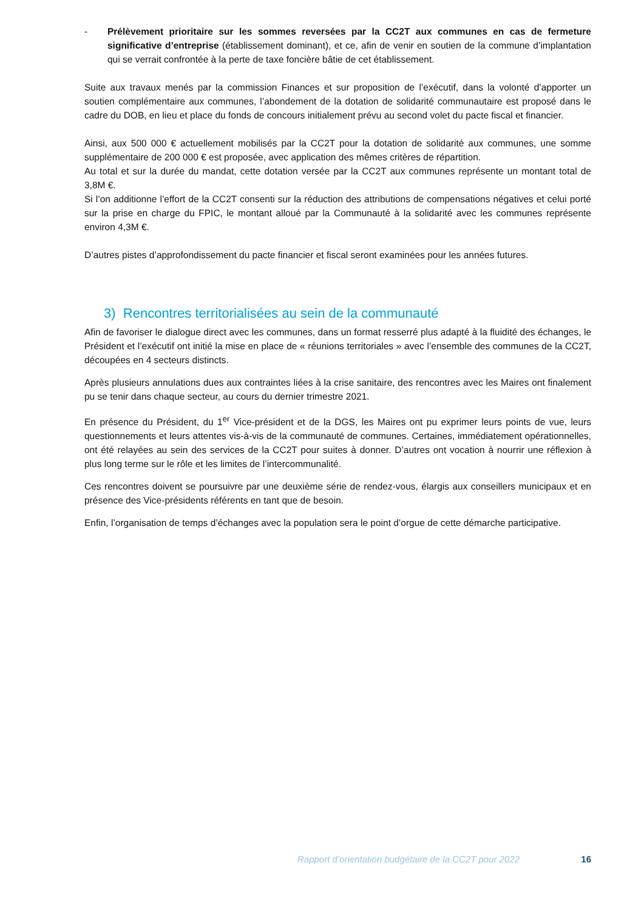- Prélèvement prioritaire sur les sommes reversées par la CC2T aux communes en cas de fermeture significative d’entreprise (établissement dominant), et ce, afin de venir en soutien de la commune d’implantation qui se verrait confrontée à la perte de taxe foncière bâtie de cet établissement.
Suite aux travaux menés par la commission Finances et sur proposition de l’exécutif, dans la volonté d’apporter un soutien complémentaire aux communes, l’abondement de la dotation de solidarité communautaire est proposé dans le cadre du DOB, en lieu et place du fonds de concours initialement prévu au second volet du pacte fiscal et financier.
Ainsi, aux 500 000 € actuellement mobilisés par la CC2T pour la dotation de solidarité aux communes, une somme supplémentaire de 200 000 € est proposée, avec application des mêmes critères de répartition.
Au total et sur la durée du mandat, cette dotation versée par la CC2T aux communes représente un montant total de 3,8M €.
Si l’on additionne l’effort de la CC2T consenti sur la réduction des attributions de compensations négatives et celui porté sur la prise en charge du FPIC, le montant alloué par la Communauté à la solidarité avec les communes représente environ 4,3M €.
D’autres pistes d’approfondissement du pacte financier et fiscal seront examinées pour les années futures.
3) Rencontres territorialisées au sein de la communauté
Afin de favoriser le dialogue direct avec les communes, dans un format resserré plus adapté à la fluidité des échanges, le Président et l’exécutif ont initié la mise en place de « réunions territoriales » avec l’ensemble des communes de la CC2T, découpées en 4 secteurs distincts.
Après plusieurs annulations dues aux contraintes liées à la crise sanitaire, des rencontres avec les Maires ont finalement pu se tenir dans chaque secteur, au cours du dernier trimestre 2021.
En présence du Président, du 1<sup>er</sup> Vice-président et de la DGS, les Maires ont pu exprimer leurs points de vue, leurs questionnements et leurs attentes vis-à-vis de la communauté de communes. Certaines, immédiatement opérationnelles, ont été relayées au sein des services de la CC2T pour suites à donner. D’autres ont vocation à nourrir une réflexion à plus long terme sur le rôle et les limites de l’intercommunalité.
Ces rencontres doivent se poursuivre par une deuxième série de rendez-vous, élargis aux conseillers municipaux et en présence des Vice-présidents référents en tant que de besoin.
Enfin, l’organisation de temps d’échanges avec la population sera le point d’orgue de cette démarche participative.
Rapport d’orientation budgétaire de la CC2T pour 2022 16